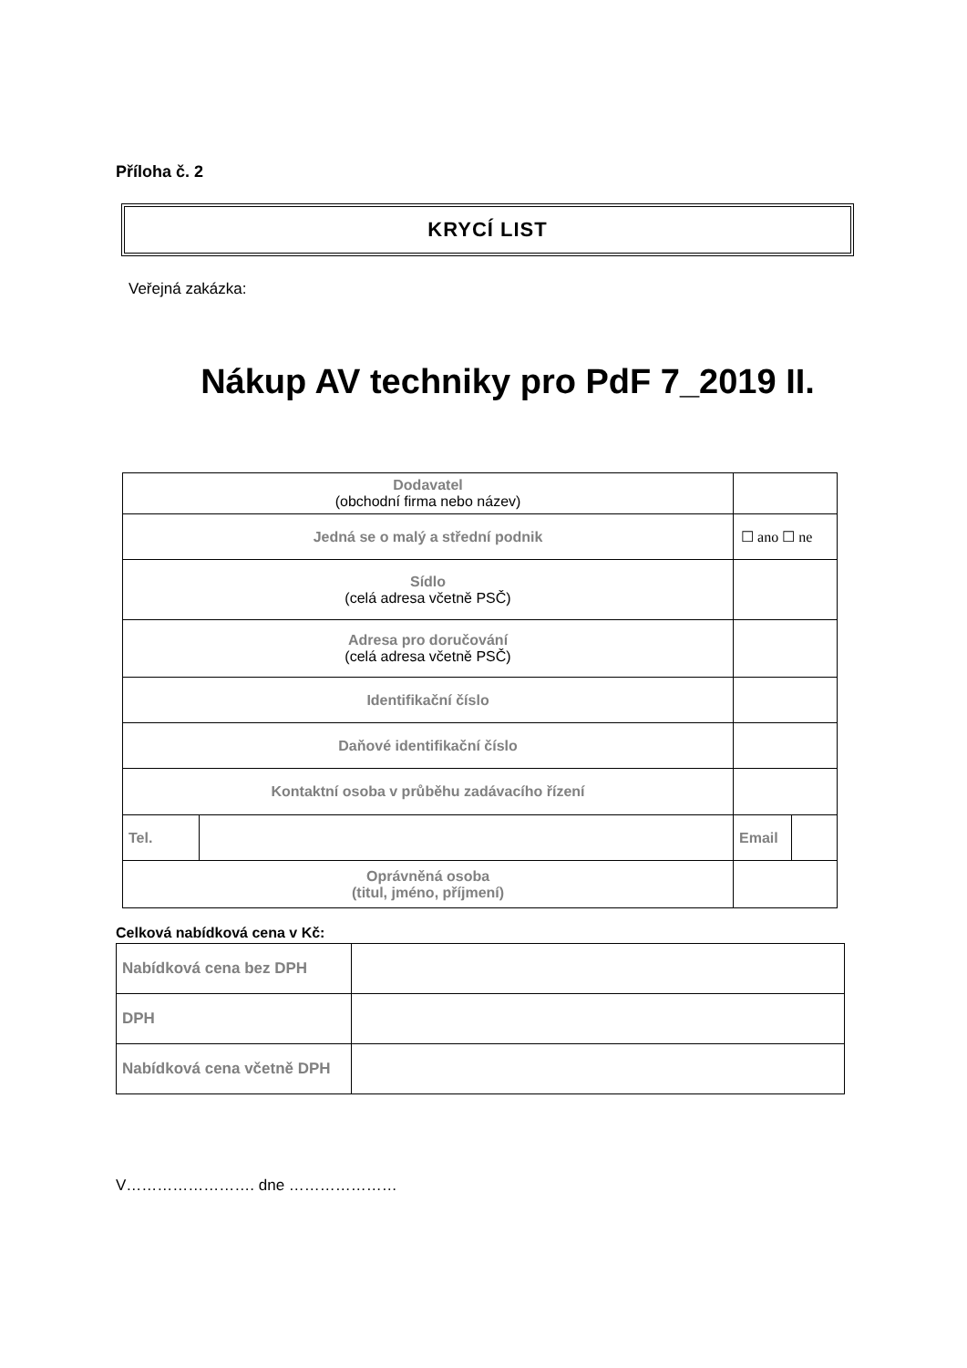Příloha č. 2
KRYCÍ LIST
Veřejná zakázka:
Nákup AV techniky pro PdF 7_2019 II.
| Dodavatel (obchodní firma nebo název) | | | |
| Jedná se o malý a střední podnik | | ☐ ano ☐ ne | |
| Sídlo (celá adresa včetně PSČ) | | | |
| Adresa pro doručování (celá adresa včetně PSČ) | | | |
| Identifikační číslo | | | |
| Daňové identifikační číslo | | | |
| Kontaktní osoba v průběhu zadávacího řízení | | | |
| Tel. | | Email | |
| Oprávněná osoba (titul, jméno, příjmení) | | | |
Celková nabídková cena v Kč:
| Nabídková cena bez DPH | |
| DPH | |
| Nabídková cena včetně DPH | |
V……………………. dne …………………